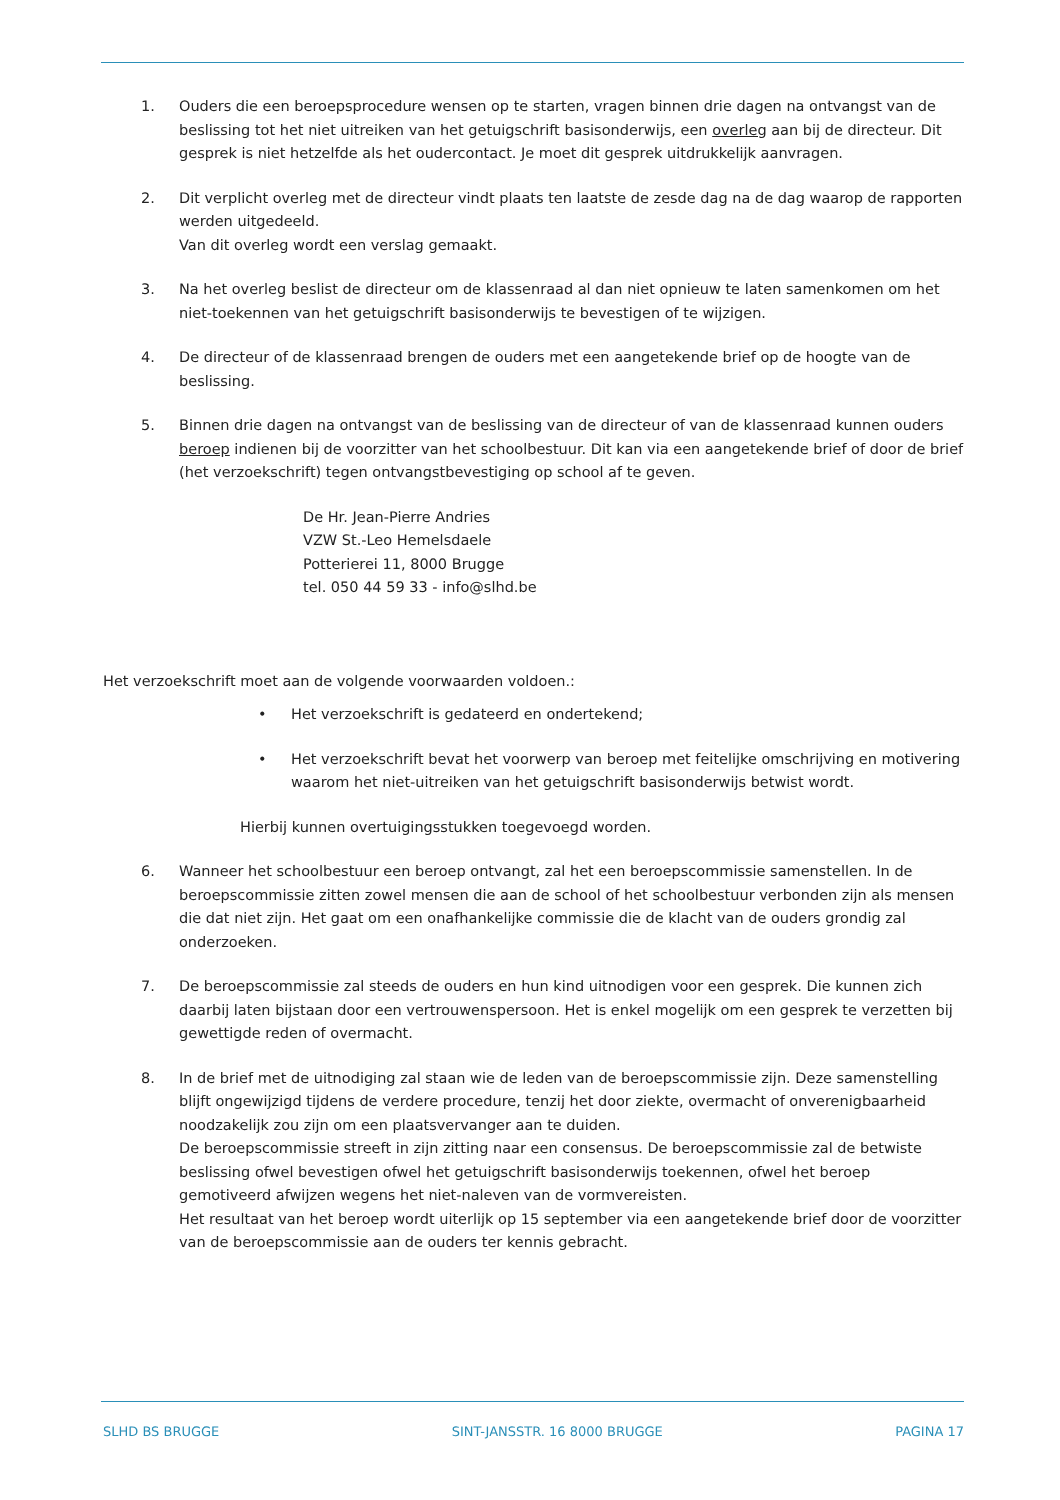1. Ouders die een beroepsprocedure wensen op te starten, vragen binnen drie dagen na ontvangst van de beslissing tot het niet uitreiken van het getuigschrift basisonderwijs, een overleg aan bij de directeur. Dit gesprek is niet hetzelfde als het oudercontact. Je moet dit gesprek uitdrukkelijk aanvragen.
2. Dit verplicht overleg met de directeur vindt plaats ten laatste de zesde dag na de dag waarop de rapporten werden uitgedeeld.
Van dit overleg wordt een verslag gemaakt.
3. Na het overleg beslist de directeur om de klassenraad al dan niet opnieuw te laten samenkomen om het niet-toekennen van het getuigschrift basisonderwijs te bevestigen of te wijzigen.
4. De directeur of de klassenraad brengen de ouders met een aangetekende brief op de hoogte van de beslissing.
5. Binnen drie dagen na ontvangst van de beslissing van de directeur of van de klassenraad kunnen ouders beroep indienen bij de voorzitter van het schoolbestuur. Dit kan via een aangetekende brief of door de brief (het verzoekschrift) tegen ontvangstbevestiging op school af te geven.
De Hr. Jean-Pierre Andries
VZW St.-Leo Hemelsdaele
Potterierei 11, 8000 Brugge
tel. 050 44 59 33 - info@slhd.be
Het verzoekschrift moet aan de volgende voorwaarden voldoen.:
• Het verzoekschrift is gedateerd en ondertekend;
• Het verzoekschrift bevat het voorwerp van beroep met feitelijke omschrijving en motivering waarom het niet-uitreiken van het getuigschrift basisonderwijs betwist wordt.
Hierbij kunnen overtuigingsstukken toegevoegd worden.
6. Wanneer het schoolbestuur een beroep ontvangt, zal het een beroepscommissie samenstellen. In de beroepscommissie zitten zowel mensen die aan de school of het schoolbestuur verbonden zijn als mensen die dat niet zijn. Het gaat om een onafhankelijke commissie die de klacht van de ouders grondig zal onderzoeken.
7. De beroepscommissie zal steeds de ouders en hun kind uitnodigen voor een gesprek. Die kunnen zich daarbij laten bijstaan door een vertrouwenspersoon. Het is enkel mogelijk om een gesprek te verzetten bij gewettigde reden of overmacht.
8. In de brief met de uitnodiging zal staan wie de leden van de beroepscommissie zijn. Deze samenstelling blijft ongewijzigd tijdens de verdere procedure, tenzij het door ziekte, overmacht of onverenigbaarheid noodzakelijk zou zijn om een plaatsvervanger aan te duiden.
De beroepscommissie streeft in zijn zitting naar een consensus. De beroepscommissie zal de betwiste beslissing ofwel bevestigen ofwel het getuigschrift basisonderwijs toekennen, ofwel het beroep gemotiveerd afwijzen wegens het niet-naleven van de vormvereisten.
Het resultaat van het beroep wordt uiterlijk op 15 september via een aangetekende brief door de voorzitter van de beroepscommissie aan de ouders ter kennis gebracht.
SLHD BS BRUGGE SINT-JANSSTR. 16 8000 BRUGGE PAGINA 17